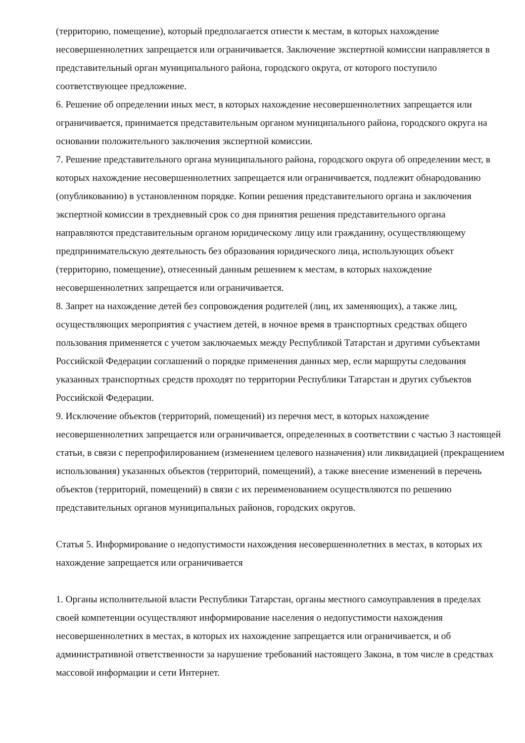(территорию, помещение), который предполагается отнести к местам, в которых нахождение несовершеннолетних запрещается или ограничивается. Заключение экспертной комиссии направляется в представительный орган муниципального района, городского округа, от которого поступило соответствующее предложение.
6. Решение об определении иных мест, в которых нахождение несовершеннолетних запрещается или ограничивается, принимается представительным органом муниципального района, городского округа на основании положительного заключения экспертной комиссии.
7. Решение представительного органа муниципального района, городского округа об определении мест, в которых нахождение несовершеннолетних запрещается или ограничивается, подлежит обнародованию (опубликованию) в установленном порядке. Копии решения представительного органа и заключения экспертной комиссии в трехдневный срок со дня принятия решения представительного органа направляются представительным органом юридическому лицу или гражданину, осуществляющему предпринимательскую деятельность без образования юридического лица, использующих объект (территорию, помещение), отнесенный данным решением к местам, в которых нахождение несовершеннолетних запрещается или ограничивается.
8. Запрет на нахождение детей без сопровождения родителей (лиц, их заменяющих), а также лиц, осуществляющих мероприятия с участием детей, в ночное время в транспортных средствах общего пользования применяется с учетом заключаемых между Республикой Татарстан и другими субъектами Российской Федерации соглашений о порядке применения данных мер, если маршруты следования указанных транспортных средств проходят по территории Республики Татарстан и других субъектов Российской Федерации.
9. Исключение объектов (территорий, помещений) из перечня мест, в которых нахождение несовершеннолетних запрещается или ограничивается, определенных в соответствии с частью 3 настоящей статьи, в связи с перепрофилированием (изменением целевого назначения) или ликвидацией (прекращением использования) указанных объектов (территорий, помещений), а также внесение изменений в перечень объектов (территорий, помещений) в связи с их переименованием осуществляются по решению представительных органов муниципальных районов, городских округов.
Статья 5. Информирование о недопустимости нахождения несовершеннолетних в местах, в которых их нахождение запрещается или ограничивается
1. Органы исполнительной власти Республики Татарстан, органы местного самоуправления в пределах своей компетенции осуществляют информирование населения о недопустимости нахождения несовершеннолетних в местах, в которых их нахождение запрещается или ограничивается, и об административной ответственности за нарушение требований настоящего Закона, в том числе в средствах массовой информации и сети Интернет.